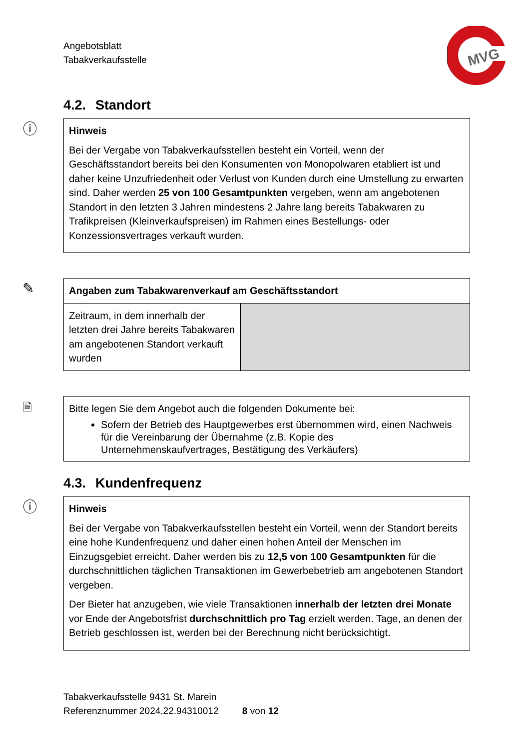Angebotsblatt
Tabakverkaufsstelle
MVG
4.2. Standort
ⓘ
Hinweis
Bei der Vergabe von Tabakverkaufsstellen besteht ein Vorteil, wenn der Geschäftsstandort bereits bei den Konsumenten von Monopolwaren etabliert ist und daher keine Unzufriedenheit oder Verlust von Kunden durch eine Umstellung zu erwarten sind. Daher werden 25 von 100 Gesamtpunkten vergeben, wenn am angebotenen Standort in den letzten 3 Jahren mindestens 2 Jahre lang bereits Tabakwaren zu Trafikpreisen (Kleinverkaufspreisen) im Rahmen eines Bestellungs- oder Konzessionsvertrages verkauft wurden.
✎
| Angaben zum Tabakwarenverkauf am Geschäftsstandort | |
| Zeitraum, in dem innerhalb der letzten drei Jahre bereits Tabakwaren am angebotenen Standort verkauft wurden | |
🗎
Bitte legen Sie dem Angebot auch die folgenden Dokumente bei:
Sofern der Betrieb des Hauptgewerbes erst übernommen wird, einen Nachweis für die Vereinbarung der Übernahme (z.B. Kopie des Unternehmenskaufvertrages, Bestätigung des Verkäufers)
4.3. Kundenfrequenz
ⓘ
Hinweis
Bei der Vergabe von Tabakverkaufsstellen besteht ein Vorteil, wenn der Standort bereits eine hohe Kundenfrequenz und daher einen hohen Anteil der Menschen im Einzugsgebiet erreicht. Daher werden bis zu 12,5 von 100 Gesamtpunkten für die durchschnittlichen täglichen Transaktionen im Gewerbebetrieb am angebotenen Standort vergeben.
Der Bieter hat anzugeben, wie viele Transaktionen innerhalb der letzten drei Monate vor Ende der Angebotsfrist durchschnittlich pro Tag erzielt werden. Tage, an denen der Betrieb geschlossen ist, werden bei der Berechnung nicht berücksichtigt.
Tabakverkaufsstelle 9431 St. Marein
Referenznummer 2024.22.94310012 8 von 12